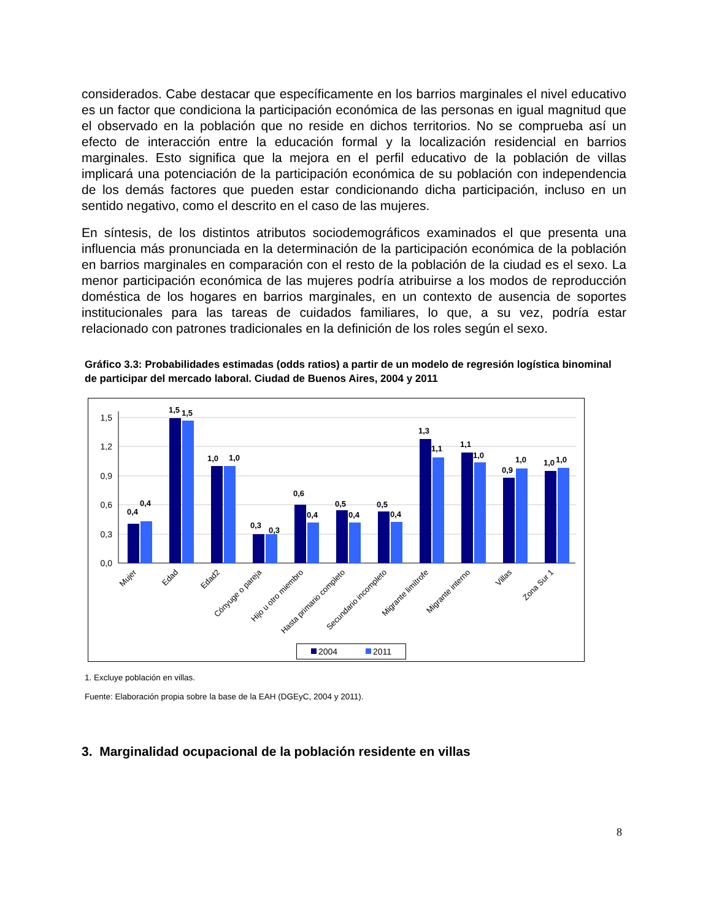considerados. Cabe destacar que específicamente en los barrios marginales el nivel educativo es un factor que condiciona la participación económica de las personas en igual magnitud que el observado en la población que no reside en dichos territorios. No se comprueba así un efecto de interacción entre la educación formal y la localización residencial en barrios marginales. Esto significa que la mejora en el perfil educativo de la población de villas implicará una potenciación de la participación económica de su población con independencia de los demás factores que pueden estar condicionando dicha participación, incluso en un sentido negativo, como el descrito en el caso de las mujeres.
En síntesis, de los distintos atributos sociodemográficos examinados el que presenta una influencia más pronunciada en la determinación de la participación económica de la población en barrios marginales en comparación con el resto de la población de la ciudad es el sexo. La menor participación económica de las mujeres podría atribuirse a los modos de reproducción doméstica de los hogares en barrios marginales, en un contexto de ausencia de soportes institucionales para las tareas de cuidados familiares, lo que, a su vez, podría estar relacionado con patrones tradicionales en la definición de los roles según el sexo.
Gráfico 3.3: Probabilidades estimadas (odds ratios) a partir de un modelo de regresión logística binominal de participar del mercado laboral. Ciudad de Buenos Aires, 2004 y 2011
1,5
1,2
0,9
0,6
0,3
0,0
0,4
0,4
1,5
1,5
1,0
1,0
0,3
0,3
0,6
0,4
0,5
0,4
0,5
0,4
1,3
1,1
1,1
1,0
0,9
1,0
1,0
1,0
Mujer
Edad
Edad2
Cónyuge o pareja
Hijo u otro miembro
Hasta primario completo
Secundario incompleto
Migrante limítrofe
Migrante interno
Villas
Zona Sur 1
2004
2011
1. Excluye población en villas.
Fuente: Elaboración propia sobre la base de la EAH (DGEyC, 2004 y 2011).
3. Marginalidad ocupacional de la población residente en villas
8